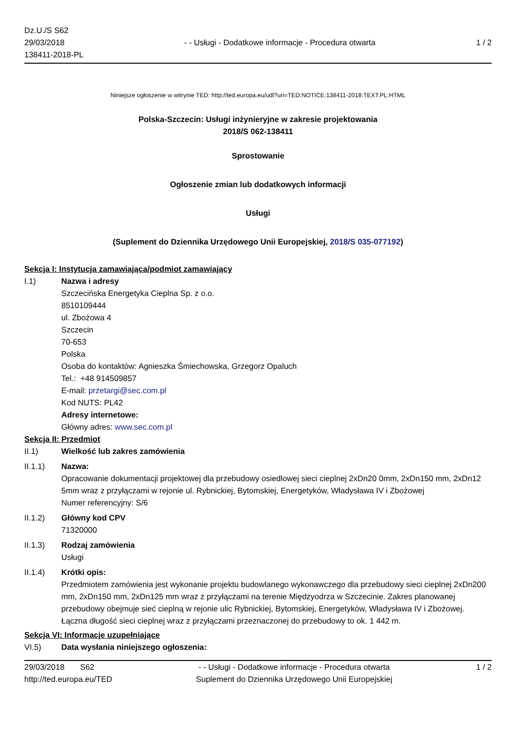Dz.U./S S62
29/03/2018
138411-2018-PL
- - Usługi - Dodatkowe informacje - Procedura otwarta
1 / 2
Niniejsze ogłoszenie w witrynie TED: http://ted.europa.eu/udl?uri=TED:NOTICE:138411-2018:TEXT:PL:HTML
Polska-Szczecin: Usługi inżynieryjne w zakresie projektowania
2018/S 062-138411
Sprostowanie
Ogłoszenie zmian lub dodatkowych informacji
Usługi
(Suplement do Dziennika Urzędowego Unii Europejskiej, 2018/S 035-077192)
Sekcja I: Instytucja zamawiająca/podmiot zamawiający
I.1) Nazwa i adresy
Szczecińska Energetyka Cieplna Sp. z o.o.
8510109444
ul. Zbożowa 4
Szczecin
70-653
Polska
Osoba do kontaktów: Agnieszka Śmiechowska, Grzegorz Opaluch
Tel.: +48 914509857
E-mail: przetargi@sec.com.pl
Kod NUTS: PL42
Adresy internetowe:
Główny adres: www.sec.com.pl
Sekcja II: Przedmiot
II.1) Wielkość lub zakres zamówienia
II.1.1) Nazwa:
Opracowanie dokumentacji projektowej dla przebudowy osiedlowej sieci cieplnej 2xDn20 0mm, 2xDn150 mm, 2xDn12 5mm wraz z przyłączami w rejonie ul. Rybnickiej, Bytomskiej, Energetyków, Władysława IV i Zbożowej
Numer referencyjny: S/6
II.1.2) Główny kod CPV
71320000
II.1.3) Rodzaj zamówienia
Usługi
II.1.4) Krótki opis:
Przedmiotem zamówienia jest wykonanie projektu budowlanego wykonawczego dla przebudowy sieci cieplnej 2xDn200 mm, 2xDn150 mm, 2xDn125 mm wraz z przyłączami na terenie Międzyodrza w Szczecinie. Zakres planowanej przebudowy obejmuje sieć cieplną w rejonie ulic Rybnickiej, Bytomskiej, Energetyków, Władysława IV i Zbożowej. Łączna długość sieci cieplnej wraz z przyłączami przeznaczonej do przebudowy to ok. 1 442 m.
Sekcja VI: Informacje uzupełniające
VI.5) Data wysłania niniejszego ogłoszenia:
29/03/2018 S62
http://ted.europa.eu/TED
- - Usługi - Dodatkowe informacje - Procedura otwarta
Suplement do Dziennika Urzędowego Unii Europejskiej
1 / 2